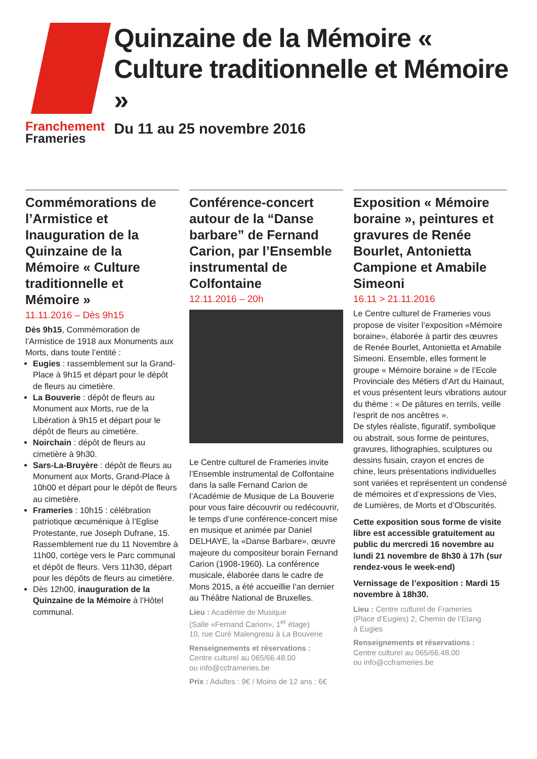Franchement
Frameries
Quinzaine de la Mémoire « Culture traditionnelle et Mémoire »
Du 11 au 25 novembre 2016
Commémorations de l’Armistice et Inauguration de la Quinzaine de la Mémoire « Culture traditionnelle et Mémoire »
11.11.2016 – Dès 9h15
Dès 9h15, Commémoration de l’Armistice de 1918 aux Monuments aux Morts, dans toute l’entité :
Eugies : rassemblement sur la Grand-Place à 9h15 et départ pour le dépôt de fleurs au cimetière.
La Bouverie : dépôt de fleurs au Monument aux Morts, rue de la Libération à 9h15 et départ pour le dépôt de fleurs au cimetière.
Noirchain : dépôt de fleurs au cimetière à 9h30.
Sars-La-Bruyère : dépôt de fleurs au Monument aux Morts, Grand-Place à 10h00 et départ pour le dépôt de fleurs au cimetière.
Frameries : 10h15 : célébration patriotique œcuménique à l’Eglise Protestante, rue Joseph Dufrane, 15. Rassemblement rue du 11 Novembre à 11h00, cortège vers le Parc communal et dépôt de fleurs. Vers 11h30, départ pour les dépôts de fleurs au cimetière.
Dès 12h00, inauguration de la Quinzaine de la Mémoire à l’Hôtel communal.
Conférence-concert autour de la “Danse barbare” de Fernand Carion, par l’Ensemble instrumental de Colfontaine
12.11.2016 – 20h
Le Centre culturel de Frameries invite l’Ensemble instrumental de Colfontaine dans la salle Fernand Carion de l’Académie de Musique de La Bouverie pour vous faire découvrir ou redécouvrir, le temps d’une conférence-concert mise en musique et animée par Daniel DELHAYE, la «Danse Barbare», œuvre majeure du compositeur borain Fernand Carion (1908-1960). La conférence musicale, élaborée dans le cadre de Mons 2015, a été accueillie l’an dernier au Théâtre National de Bruxelles.
Lieu : Académie de Musique
(Salle «Fernand Carion», 1<sup>er</sup> étage)
10, rue Curé Malengreau à La Bouverie
Renseignements et réservations :
Centre culturel au 065/66.48.00
ou info@ccframeries.be
Prix : Adultes : 9€ / Moins de 12 ans : 6€
Exposition « Mémoire boraine », peintures et gravures de Renée Bourlet, Antonietta Campione et Amabile Simeoni
16.11 > 21.11.2016
Le Centre culturel de Frameries vous propose de visiter l’exposition «Mémoire boraine», élaborée à partir des œuvres de Renée Bourlet, Antonietta et Amabile Simeoni. Ensemble, elles forment le groupe « Mémoire boraine » de l’Ecole Provinciale des Métiers d’Art du Hainaut, et vous présentent leurs vibrations autour du thème : « De pâtures en terrils, veille l’esprit de nos ancêtres ».
De styles réaliste, figuratif, symbolique ou abstrait, sous forme de peintures, gravures, lithographies, sculptures ou dessins fusain, crayon et encres de chine, leurs présentations individuelles sont variées et représentent un condensé de mémoires et d’expressions de Vies, de Lumières, de Morts et d’Obscurités.
Cette exposition sous forme de visite libre est accessible gratuitement au public du mercredi 16 novembre au lundi 21 novembre de 8h30 à 17h (sur rendez-vous le week-end)
Vernissage de l’exposition : Mardi 15 novembre à 18h30.
Lieu : Centre culturel de Frameries
(Place d’Eugies) 2, Chemin de l’Etang
à Eugies
Renseignements et réservations :
Centre culturel au 065/66.48.00
ou info@ccframeries.be